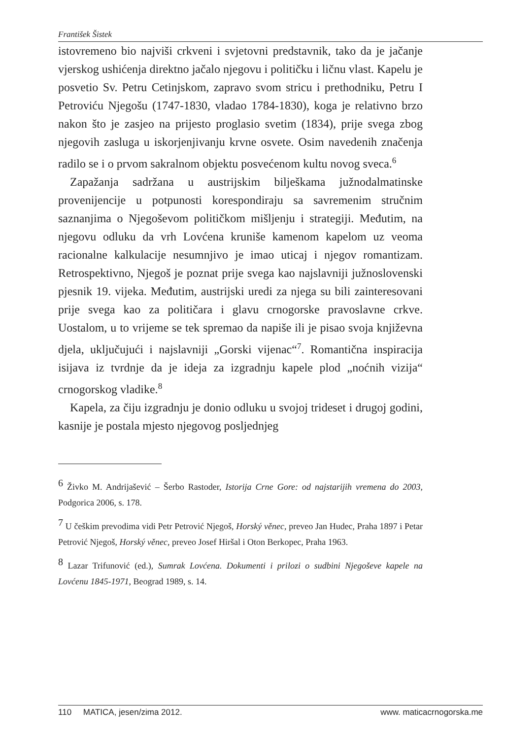František Šistek
istovremeno bio najviši crkveni i svjetovni predstavnik, tako da je jačanje vjerskog ushićenja direktno jačalo njegovu i političku i ličnu vlast. Kapelu je posvetio Sv. Petru Cetinjskom, zapravo svom stricu i prethodniku, Petru I Petroviću Njegošu (1747-1830, vladao 1784-1830), koga je relativno brzo nakon što je zasjeo na prijesto proglasio svetim (1834), prije svega zbog njegovih zasluga u iskorjenjivanju krvne osvete. Osim navedenih značenja radilo se i o prvom sakralnom objektu posvećenom kultu novog sveca.<sup>6</sup>
Zapažanja sadržana u austrijskim bilješkama južnodalmatinske provenijencije u potpunosti korespondiraju sa savremenim stručnim saznanjima o Njegoševom političkom mišljenju i strategiji. Međutim, na njegovu odluku da vrh Lovćena kruniše kamenom kapelom uz veoma racionalne kalkulacije nesumnjivo je imao uticaj i njegov romantizam. Retrospektivno, Njegoš je poznat prije svega kao najslavniji južnoslovenski pjesnik 19. vijeka. Međutim, austrijski uredi za njega su bili zainteresovani prije svega kao za političara i glavu crnogorske pravoslavne crkve. Uostalom, u to vrijeme se tek spremao da napiše ili je pisao svoja književna djela, uključujući i najslavniji „Gorski vijenac“<sup>7</sup>. Romantična inspiracija isijava iz tvrdnje da je ideja za izgradnju kapele plod „noćnih vizija“ crnogorskog vladike.<sup>8</sup>
Kapela, za čiju izgradnju je donio odluku u svojoj trideset i drugoj godini, kasnije je postala mjesto njegovog posljednjeg
<sup>6</sup> Živko M. Andrijašević – Šerbo Rastoder, Istorija Crne Gore: od najstarijih vremena do 2003, Podgorica 2006, s. 178.
<sup>7</sup> U češkim prevodima vidi Petr Petrović Njegoš, Horský věnec, preveo Jan Hudec, Praha 1897 i Petar Petrović Njegoš, Horský věnec, preveo Josef Hiršal i Oton Berkopec, Praha 1963.
<sup>8</sup> Lazar Trifunović (ed.), Sumrak Lovćena. Dokumenti i prilozi o sudbini Njegoševe kapele na Lovćenu 1845-1971, Beograd 1989, s. 14.
110 MATICA, jesen/zima 2012. www. maticacrnogorska.me